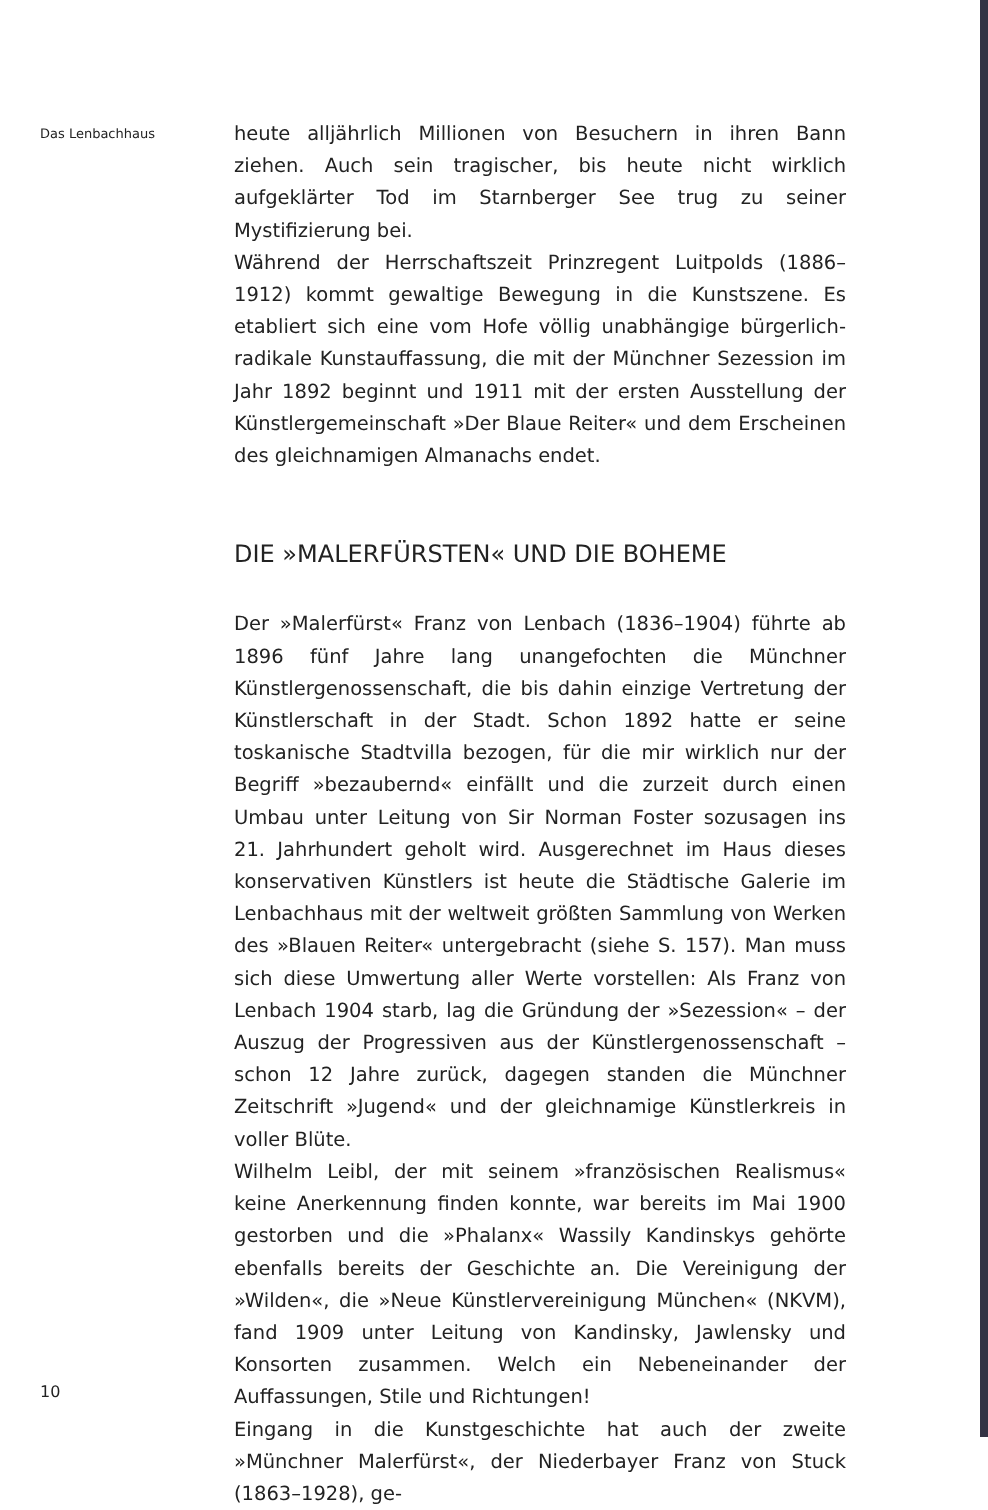Das Lenbachhaus
heute alljährlich Millionen von Besuchern in ihren Bann ziehen. Auch sein tragischer, bis heute nicht wirklich aufgeklärter Tod im Starnberger See trug zu seiner Mystifizierung bei.
Während der Herrschaftszeit Prinzregent Luitpolds (1886–1912) kommt gewaltige Bewegung in die Kunstszene. Es etabliert sich eine vom Hofe völlig unabhängige bürgerlich-radikale Kunstauffassung, die mit der Münchner Sezession im Jahr 1892 beginnt und 1911 mit der ersten Ausstellung der Künstlergemeinschaft »Der Blaue Reiter« und dem Erscheinen des gleichnamigen Almanachs endet.
DIE »MALERFÜRSTEN« UND DIE BOHEME
Der »Malerfürst« Franz von Lenbach (1836–1904) führte ab 1896 fünf Jahre lang unangefochten die Münchner Künstlergenossenschaft, die bis dahin einzige Vertretung der Künstlerschaft in der Stadt. Schon 1892 hatte er seine toskanische Stadtvilla bezogen, für die mir wirklich nur der Begriff »bezaubernd« einfällt und die zurzeit durch einen Umbau unter Leitung von Sir Norman Foster sozusagen ins 21. Jahrhundert geholt wird. Ausgerechnet im Haus dieses konservativen Künstlers ist heute die Städtische Galerie im Lenbachhaus mit der weltweit größten Sammlung von Werken des »Blauen Reiter« untergebracht (siehe S. 157). Man muss sich diese Umwertung aller Werte vorstellen: Als Franz von Lenbach 1904 starb, lag die Gründung der »Sezession« – der Auszug der Progressiven aus der Künstlergenossenschaft – schon 12 Jahre zurück, dagegen standen die Münchner Zeitschrift »Jugend« und der gleichnamige Künstlerkreis in voller Blüte.
Wilhelm Leibl, der mit seinem »französischen Realismus« keine Anerkennung finden konnte, war bereits im Mai 1900 gestorben und die »Phalanx« Wassily Kandinskys gehörte ebenfalls bereits der Geschichte an. Die Vereinigung der »Wilden«, die »Neue Künstlervereinigung München« (NKVM), fand 1909 unter Leitung von Kandinsky, Jawlensky und Konsorten zusammen. Welch ein Nebeneinander der Auffassungen, Stile und Richtungen!
Eingang in die Kunstgeschichte hat auch der zweite »Münchner Malerfürst«, der Niederbayer Franz von Stuck (1863–1928), ge-
10